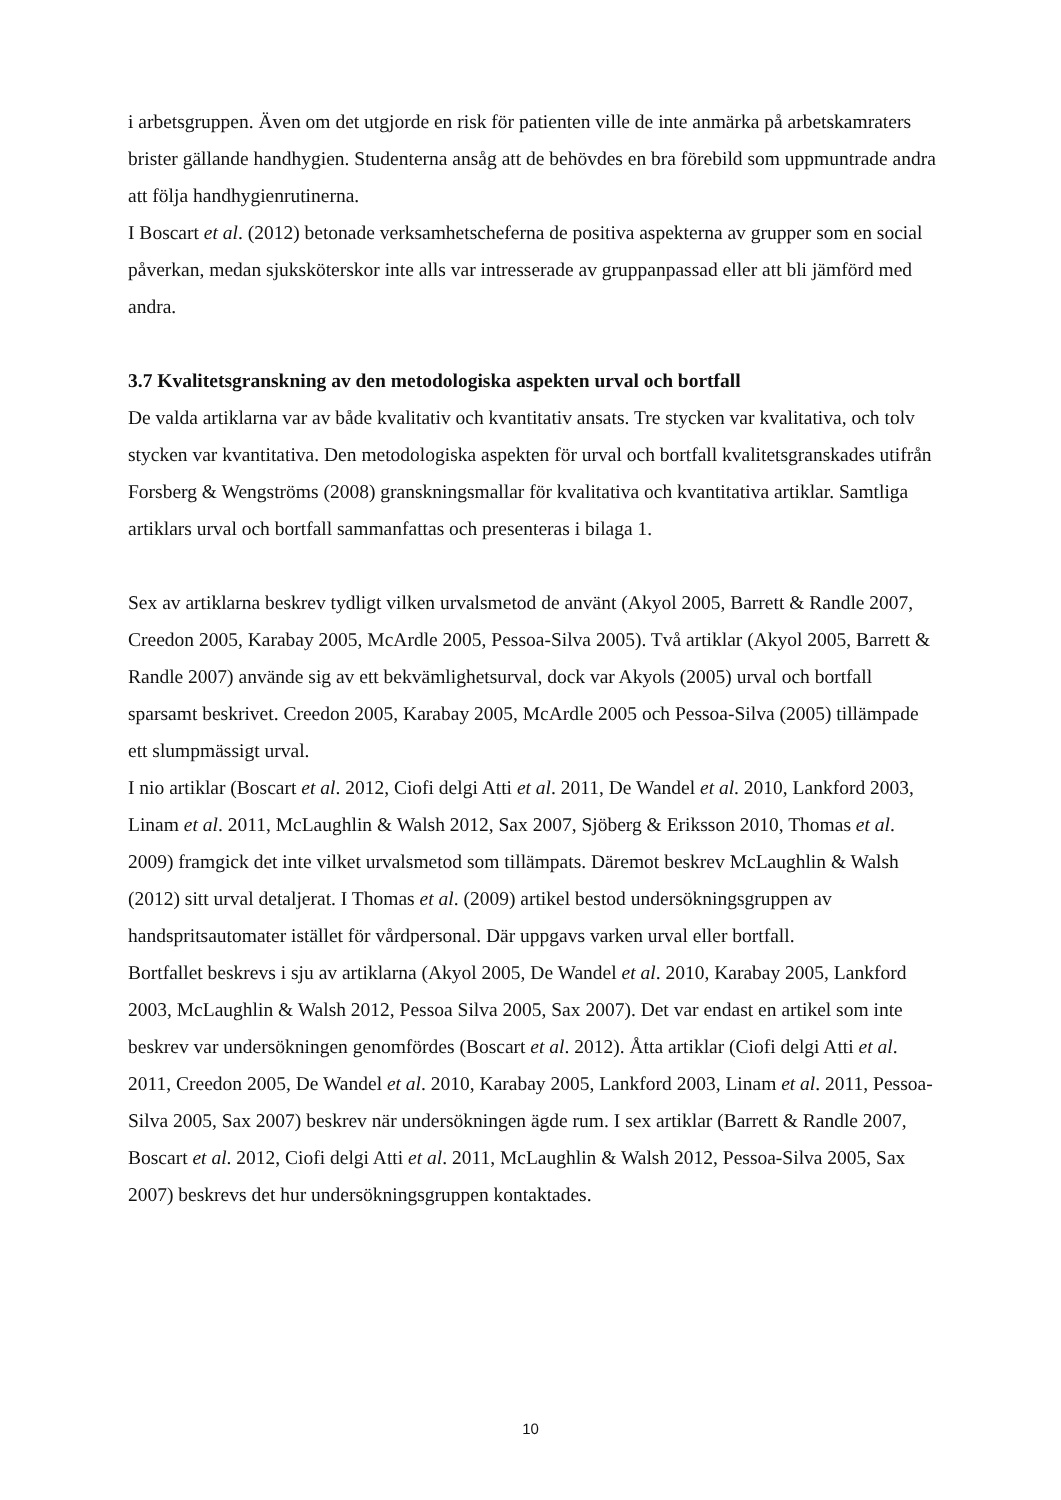i arbetsgruppen. Även om det utgjorde en risk för patienten ville de inte anmärka på arbetskamraters brister gällande handhygien. Studenterna ansåg att de behövdes en bra förebild som uppmuntrade andra att följa handhygienrutinerna.
I Boscart et al. (2012) betonade verksamhetscheferna de positiva aspekterna av grupper som en social påverkan, medan sjuksköterskor inte alls var intresserade av gruppanpassad eller att bli jämförd med andra.
3.7 Kvalitetsgranskning av den metodologiska aspekten urval och bortfall
De valda artiklarna var av både kvalitativ och kvantitativ ansats. Tre stycken var kvalitativa, och tolv stycken var kvantitativa. Den metodologiska aspekten för urval och bortfall kvalitetsgranskades utifrån Forsberg & Wengströms (2008) granskningsmallar för kvalitativa och kvantitativa artiklar. Samtliga artiklars urval och bortfall sammanfattas och presenteras i bilaga 1.
Sex av artiklarna beskrev tydligt vilken urvalsmetod de använt (Akyol 2005, Barrett & Randle 2007, Creedon 2005, Karabay 2005, McArdle 2005, Pessoa-Silva 2005). Två artiklar (Akyol 2005, Barrett & Randle 2007) använde sig av ett bekvämlighetsurval, dock var Akyols (2005) urval och bortfall sparsamt beskrivet. Creedon 2005, Karabay 2005, McArdle 2005 och Pessoa-Silva (2005) tillämpade ett slumpmässigt urval.
I nio artiklar (Boscart et al. 2012, Ciofi delgi Atti et al. 2011, De Wandel et al. 2010, Lankford 2003, Linam et al. 2011, McLaughlin & Walsh 2012, Sax 2007, Sjöberg & Eriksson 2010, Thomas et al. 2009) framgick det inte vilket urvalsmetod som tillämpats. Däremot beskrev McLaughlin & Walsh (2012) sitt urval detaljerat. I Thomas et al. (2009) artikel bestod undersökningsgruppen av handspritsautomater istället för vårdpersonal. Där uppgavs varken urval eller bortfall.
Bortfallet beskrevs i sju av artiklarna (Akyol 2005, De Wandel et al. 2010, Karabay 2005, Lankford 2003, McLaughlin & Walsh 2012, Pessoa Silva 2005, Sax 2007). Det var endast en artikel som inte beskrev var undersökningen genomfördes (Boscart et al. 2012). Åtta artiklar (Ciofi delgi Atti et al. 2011, Creedon 2005, De Wandel et al. 2010, Karabay 2005, Lankford 2003, Linam et al. 2011, Pessoa-Silva 2005, Sax 2007) beskrev när undersökningen ägde rum. I sex artiklar (Barrett & Randle 2007, Boscart et al. 2012, Ciofi delgi Atti et al. 2011, McLaughlin & Walsh 2012, Pessoa-Silva 2005, Sax 2007) beskrevs det hur undersökningsgruppen kontaktades.
10